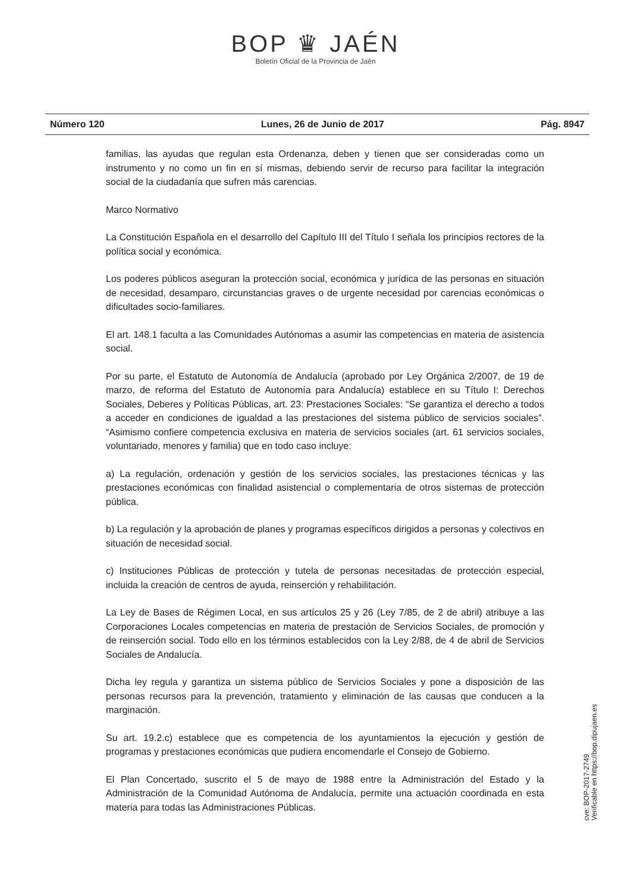BOP ♛ JAÉN
Boletín Oficial de la Provincia de Jaén
Número 120 Lunes, 26 de Junio de 2017 Pág. 8947
familias, las ayudas que regulan esta Ordenanza, deben y tienen que ser consideradas como un instrumento y no como un fin en sí mismas, debiendo servir de recurso para facilitar la integración social de la ciudadanía que sufren más carencias.
Marco Normativo
La Constitución Española en el desarrollo del Capítulo III del Título I señala los principios rectores de la política social y económica.
Los poderes públicos aseguran la protección social, económica y jurídica de las personas en situación de necesidad, desamparo, circunstancias graves o de urgente necesidad por carencias económicas o dificultades socio-familiares.
El art. 148.1 faculta a las Comunidades Autónomas a asumir las competencias en materia de asistencia social.
Por su parte, el Estatuto de Autonomía de Andalucía (aprobado por Ley Orgánica 2/2007, de 19 de marzo, de reforma del Estatuto de Autonomía para Andalucía) establece en su Título I: Derechos Sociales, Deberes y Políticas Públicas, art. 23: Prestaciones Sociales: “Se garantiza el derecho a todos a acceder en condiciones de igualdad a las prestaciones del sistema público de servicios sociales”. “Asimismo confiere competencia exclusiva en materia de servicios sociales (art. 61 servicios sociales, voluntariado, menores y familia) que en todo caso incluye:
a) La regulación, ordenación y gestión de los servicios sociales, las prestaciones técnicas y las prestaciones económicas con finalidad asistencial o complementaria de otros sistemas de protección pública.
b) La regulación y la aprobación de planes y programas específicos dirigidos a personas y colectivos en situación de necesidad social.
c) Instituciones Públicas de protección y tutela de personas necesitadas de protección especial, incluida la creación de centros de ayuda, reinserción y rehabilitación.
La Ley de Bases de Régimen Local, en sus artículos 25 y 26 (Ley 7/85, de 2 de abril) atribuye a las Corporaciones Locales competencias en materia de prestación de Servicios Sociales, de promoción y de reinserción social. Todo ello en los términos establecidos con la Ley 2/88, de 4 de abril de Servicios Sociales de Andalucía.
Dicha ley regula y garantiza un sistema público de Servicios Sociales y pone a disposición de las personas recursos para la prevención, tratamiento y eliminación de las causas que conducen a la marginación.
Su art. 19.2.c) establece que es competencia de los ayuntamientos la ejecución y gestión de programas y prestaciones económicas que pudiera encomendarle el Consejo de Gobierno.
El Plan Concertado, suscrito el 5 de mayo de 1988 entre la Administración del Estado y la Administración de la Comunidad Autónoma de Andalucía, permite una actuación coordinada en esta materia para todas las Administraciones Públicas.
cve: BOP-2017-2749
Verificable en https://bop.dipujaen.es